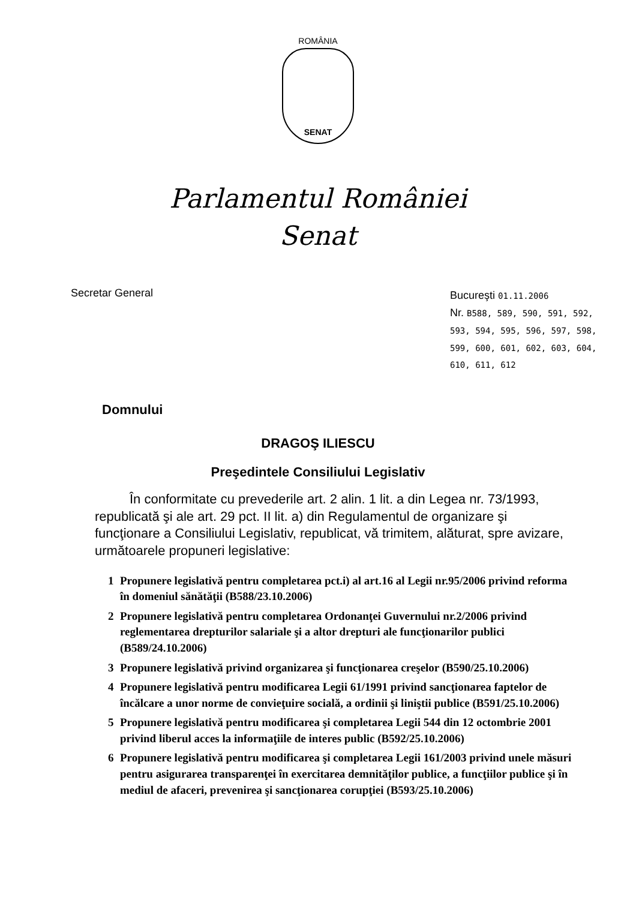ROMÂNIA
SENAT
Parlamentul României
Senat
Secretar General
Bucureşti 01.11.2006
Nr. B588, 589, 590, 591, 592, 593, 594, 595, 596, 597, 598, 599, 600, 601, 602, 603, 604, 610, 611, 612
Domnului
DRAGOŞ ILIESCU
Preşedintele Consiliului Legislativ
În conformitate cu prevederile art. 2 alin. 1 lit. a din Legea nr. 73/1993, republicată şi ale art. 29 pct. II lit. a) din Regulamentul de organizare şi funcţionare a Consiliului Legislativ, republicat, vă trimitem, alăturat, spre avizare, următoarele propuneri legislative:
1 Propunere legislativă pentru completarea pct.i) al art.16 al Legii nr.95/2006 privind reforma în domeniul sănătăţii (B588/23.10.2006)
2 Propunere legislativă pentru completarea Ordonanţei Guvernului nr.2/2006 privind reglementarea drepturilor salariale şi a altor drepturi ale funcţionarilor publici (B589/24.10.2006)
3 Propunere legislativă privind organizarea şi funcţionarea creşelor (B590/25.10.2006)
4 Propunere legislativă pentru modificarea Legii 61/1991 privind sancţionarea faptelor de încălcare a unor norme de convieţuire socială, a ordinii şi liniştii publice (B591/25.10.2006)
5 Propunere legislativă pentru modificarea şi completarea Legii 544 din 12 octombrie 2001 privind liberul acces la informaţiile de interes public (B592/25.10.2006)
6 Propunere legislativă pentru modificarea şi completarea Legii 161/2003 privind unele măsuri pentru asigurarea transparenţei în exercitarea demnităţilor publice, a funcţiilor publice şi în mediul de afaceri, prevenirea şi sancţionarea corupţiei (B593/25.10.2006)